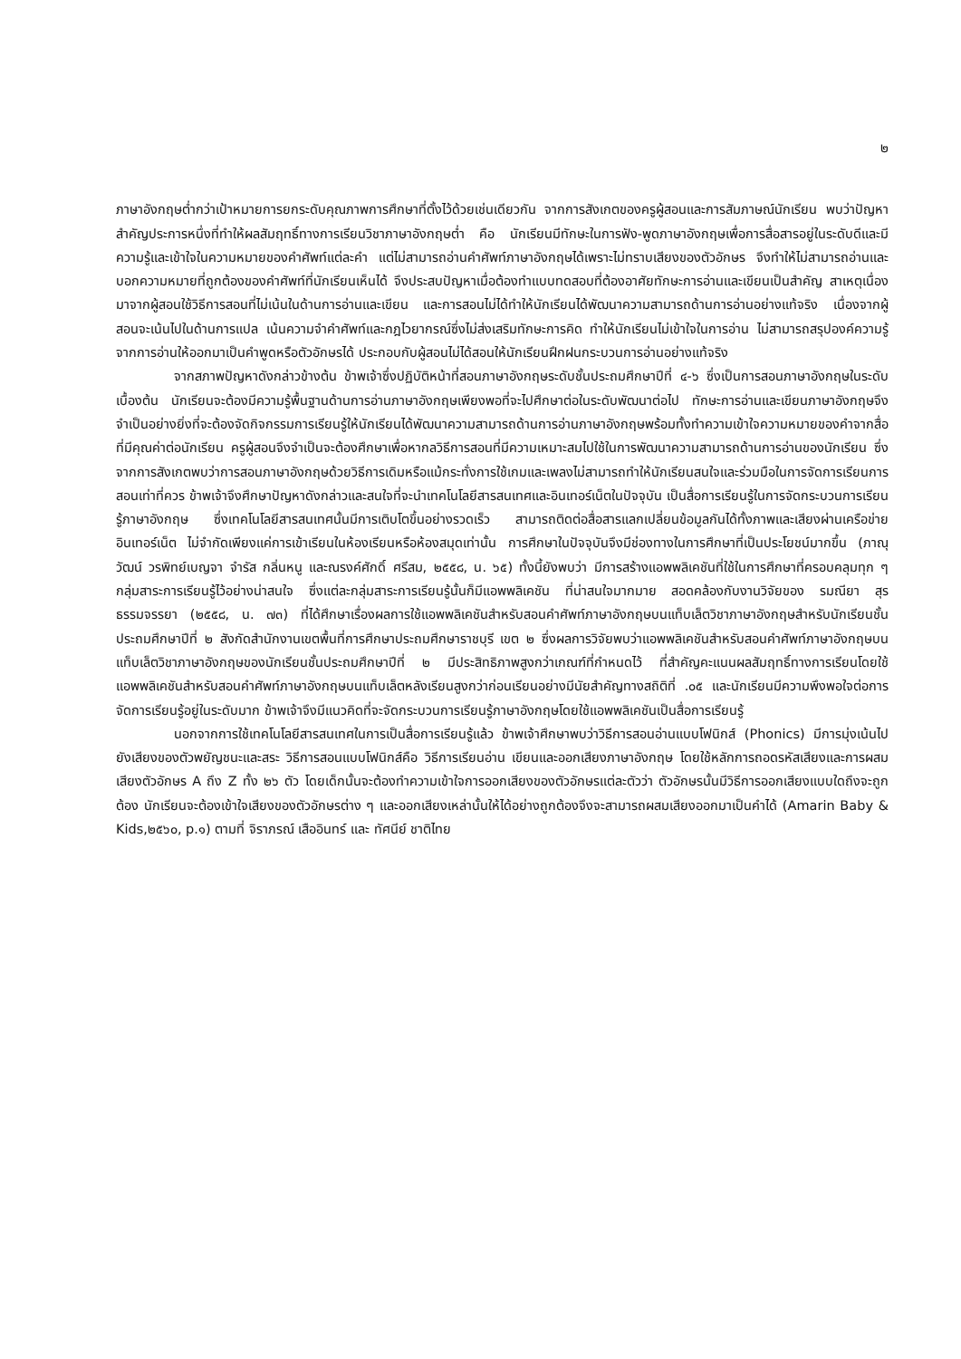๒
ภาษาอังกฤษต่ำกว่าเป้าหมายการยกระดับคุณภาพการศึกษาที่ตั้งไว้ด้วยเช่นเดียวกัน จากการสังเกตของครูผู้สอนและการสัมภาษณ์นักเรียน พบว่าปัญหาสำคัญประการหนึ่งที่ทำให้ผลสัมฤทธิ์ทางการเรียนวิชาภาษาอังกฤษต่ำ คือ นักเรียนมีทักษะในการฟัง-พูดภาษาอังกฤษเพื่อการสื่อสารอยู่ในระดับดีและมีความรู้และเข้าใจในความหมายของคำศัพท์แต่ละคำ แต่ไม่สามารถอ่านคำศัพท์ภาษาอังกฤษได้เพราะไม่ทราบเสียงของตัวอักษร จึงทำให้ไม่สามารถอ่านและบอกความหมายที่ถูกต้องของคำศัพท์ที่นักเรียนเห็นได้ จึงประสบปัญหาเมื่อต้องทำแบบทดสอบที่ต้องอาศัยทักษะการอ่านและเขียนเป็นสำคัญ สาเหตุเนื่องมาจากผู้สอนใช้วิธีการสอนที่ไม่เน้นในด้านการอ่านและเขียน และการสอนไม่ได้ทำให้นักเรียนได้พัฒนาความสามารถด้านการอ่านอย่างแท้จริง เนื่องจากผู้สอนจะเน้นไปในด้านการแปล เน้นความจำคำศัพท์และกฎไวยากรณ์ซึ่งไม่ส่งเสริมทักษะการคิด ทำให้นักเรียนไม่เข้าใจในการอ่าน ไม่สามารถสรุปองค์ความรู้จากการอ่านให้ออกมาเป็นคำพูดหรือตัวอักษรได้ ประกอบกับผู้สอนไม่ได้สอนให้นักเรียนฝึกฝนกระบวนการอ่านอย่างแท้จริง
จากสภาพปัญหาดังกล่าวข้างต้น ข้าพเจ้าซึ่งปฏิบัติหน้าที่สอนภาษาอังกฤษระดับชั้นประถมศึกษาปีที่ ๔-๖ ซึ่งเป็นการสอนภาษาอังกฤษในระดับเบื้องต้น นักเรียนจะต้องมีความรู้พื้นฐานด้านการอ่านภาษาอังกฤษเพียงพอที่จะไปศึกษาต่อในระดับพัฒนาต่อไป ทักษะการอ่านและเขียนภาษาอังกฤษจึงจำเป็นอย่างยิ่งที่จะต้องจัดกิจกรรมการเรียนรู้ให้นักเรียนได้พัฒนาความสามารถด้านการอ่านภาษาอังกฤษพร้อมทั้งทำความเข้าใจความหมายของคำจากสื่อที่มีคุณค่าต่อนักเรียน ครูผู้สอนจึงจำเป็นจะต้องศึกษาเพื่อหากลวิธีการสอนที่มีความเหมาะสมไปใช้ในการพัฒนาความสามารถด้านการอ่านของนักเรียน ซึ่งจากการสังเกตพบว่าการสอนภาษาอังกฤษด้วยวิธีการเดิมหรือแม้กระทั่งการใช้เกมและเพลงไม่สามารถทำให้นักเรียนสนใจและร่วมมือในการจัดการเรียนการสอนเท่าที่ควร ข้าพเจ้าจึงศึกษาปัญหาดังกล่าวและสนใจที่จะนำเทคโนโลยีสารสนเทศและอินเทอร์เน็ตในปัจจุบัน เป็นสื่อการเรียนรู้ในการจัดกระบวนการเรียนรู้ภาษาอังกฤษ ซึ่งเทคโนโลยีสารสนเทศนั้นมีการเติบโตขึ้นอย่างรวดเร็ว สามารถติดต่อสื่อสารแลกเปลี่ยนข้อมูลกันได้ทั้งภาพและเสียงผ่านเครือข่ายอินเทอร์เน็ต ไม่จำกัดเพียงแค่การเข้าเรียนในห้องเรียนหรือห้องสมุดเท่านั้น การศึกษาในปัจจุบันจึงมีช่องทางในการศึกษาที่เป็นประโยชน์มากขึ้น (ภาณุวัฒน์ วรพิทย์เบญจา จำรัส กลิ่นหนู และณรงค์ศักดิ์ ศรีสม, ๒๕๕๘, น. ๖๕) ทั้งนี้ยังพบว่า มีการสร้างแอพพลิเคชันที่ใช้ในการศึกษาที่ครอบคลุมทุก ๆ กลุ่มสาระการเรียนรู้ไว้อย่างน่าสนใจ ซึ่งแต่ละกลุ่มสาระการเรียนรู้นั้นก็มีแอพพลิเคชัน ที่น่าสนใจมากมาย สอดคล้องกับงานวิจัยของ รมณียา สุรธรรมจรรยา (๒๕๕๘, น. ๗๓) ที่ได้ศึกษาเรื่องผลการใช้แอพพลิเคชันสำหรับสอนคำศัพท์ภาษาอังกฤษบนแท็บเล็ตวิชาภาษาอังกฤษสำหรับนักเรียนชั้นประถมศึกษาปีที่ ๒ สังกัดสำนักงานเขตพื้นที่การศึกษาประถมศึกษาราชบุรี เขต ๒ ซึ่งผลการวิจัยพบว่าแอพพลิเคชันสำหรับสอนคำศัพท์ภาษาอังกฤษบนแท็บเล็ตวิชาภาษาอังกฤษของนักเรียนชั้นประถมศึกษาปีที่ ๒ มีประสิทธิภาพสูงกว่าเกณฑ์ที่กำหนดไว้ ที่สำคัญคะแนนผลสัมฤทธิ์ทางการเรียนโดยใช้แอพพลิเคชันสำหรับสอนคำศัพท์ภาษาอังกฤษบนแท็บเล็ตหลังเรียนสูงกว่าก่อนเรียนอย่างมีนัยสำคัญทางสถิติที่ .๐๕ และนักเรียนมีความพึงพอใจต่อการจัดการเรียนรู้อยู่ในระดับมาก ข้าพเจ้าจึงมีแนวคิดที่จะจัดกระบวนการเรียนรู้ภาษาอังกฤษโดยใช้แอพพลิเคชันเป็นสื่อการเรียนรู้
นอกจากการใช้เทคโนโลยีสารสนเทศในการเป็นสื่อการเรียนรู้แล้ว ข้าพเจ้าศึกษาพบว่าวิธีการสอนอ่านแบบโฟนิกส์ (Phonics) มีการมุ่งเน้นไปยังเสียงของตัวพยัญชนะและสระ วิธีการสอนแบบโฟนิกส์คือ วิธีการเรียนอ่าน เขียนและออกเสียงภาษาอังกฤษ โดยใช้หลักการถอดรหัสเสียงและการผสมเสียงตัวอักษร A ถึง Z ทั้ง ๒๖ ตัว โดยเด็กนั้นจะต้องทำความเข้าใจการออกเสียงของตัวอักษรแต่ละตัวว่า ตัวอักษรนั้นมีวิธีการออกเสียงแบบใดถึงจะถูกต้อง นักเรียนจะต้องเข้าใจเสียงของตัวอักษรต่าง ๆ และออกเสียงเหล่านั้นให้ได้อย่างถูกต้องจึงจะสามารถผสมเสียงออกมาเป็นคำได้ (Amarin Baby & Kids,๒๕๖๐, p.๑) ตามที่ จิราภรณ์ เสืออินทร์ และ ทัศนีย์ ชาติไทย